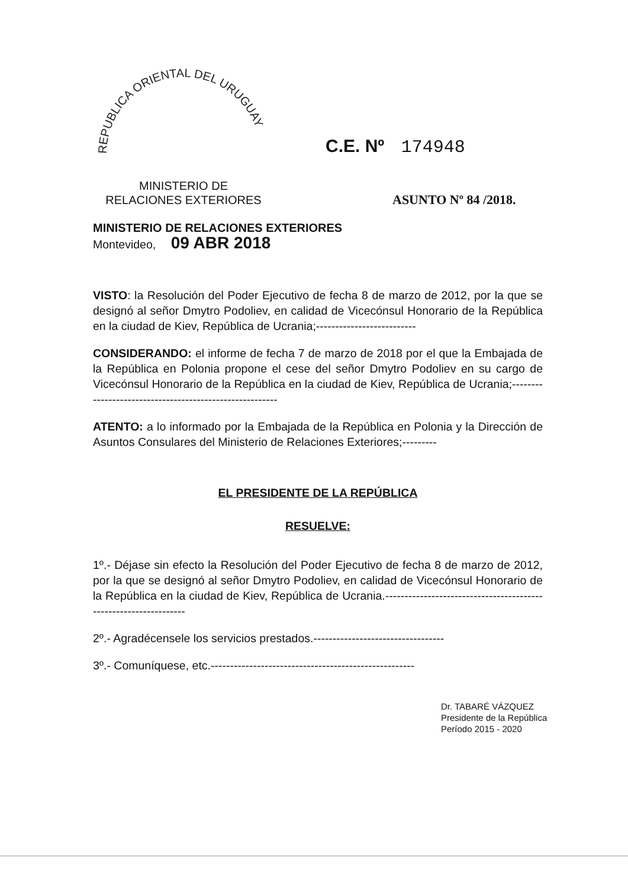REPUBLICA ORIENTAL DEL URUGUAY
C.E. Nº 174948
MINISTERIO DE
RELACIONES EXTERIORES
ASUNTO Nº 84 /2018.
MINISTERIO DE RELACIONES EXTERIORES
Montevideo, 09 ABR 2018
VISTO: la Resolución del Poder Ejecutivo de fecha 8 de marzo de 2012, por la que se designó al señor Dmytro Podoliev, en calidad de Vicecónsul Honorario de la República en la ciudad de Kiev, República de Ucrania;--------------------------
CONSIDERANDO: el informe de fecha 7 de marzo de 2018 por el que la Embajada de la República en Polonia propone el cese del señor Dmytro Podoliev en su cargo de Vicecónsul Honorario de la República en la ciudad de Kiev, República de Ucrania;--------------------------------------------------------
ATENTO: a lo informado por la Embajada de la República en Polonia y la Dirección de Asuntos Consulares del Ministerio de Relaciones Exteriores;---------
EL PRESIDENTE DE LA REPÚBLICA
RESUELVE:
1º.- Déjase sin efecto la Resolución del Poder Ejecutivo de fecha 8 de marzo de 2012, por la que se designó al señor Dmytro Podoliev, en calidad de Vicecónsul Honorario de la República en la ciudad de Kiev, República de Ucrania.-----------------------------------------------------------------
2º.- Agradécensele los servicios prestados.----------------------------------
3º.- Comuníquese, etc.-----------------------------------------------------
Dr. TABARÉ VÁZQUEZ
Presidente de la República
Período 2015 - 2020